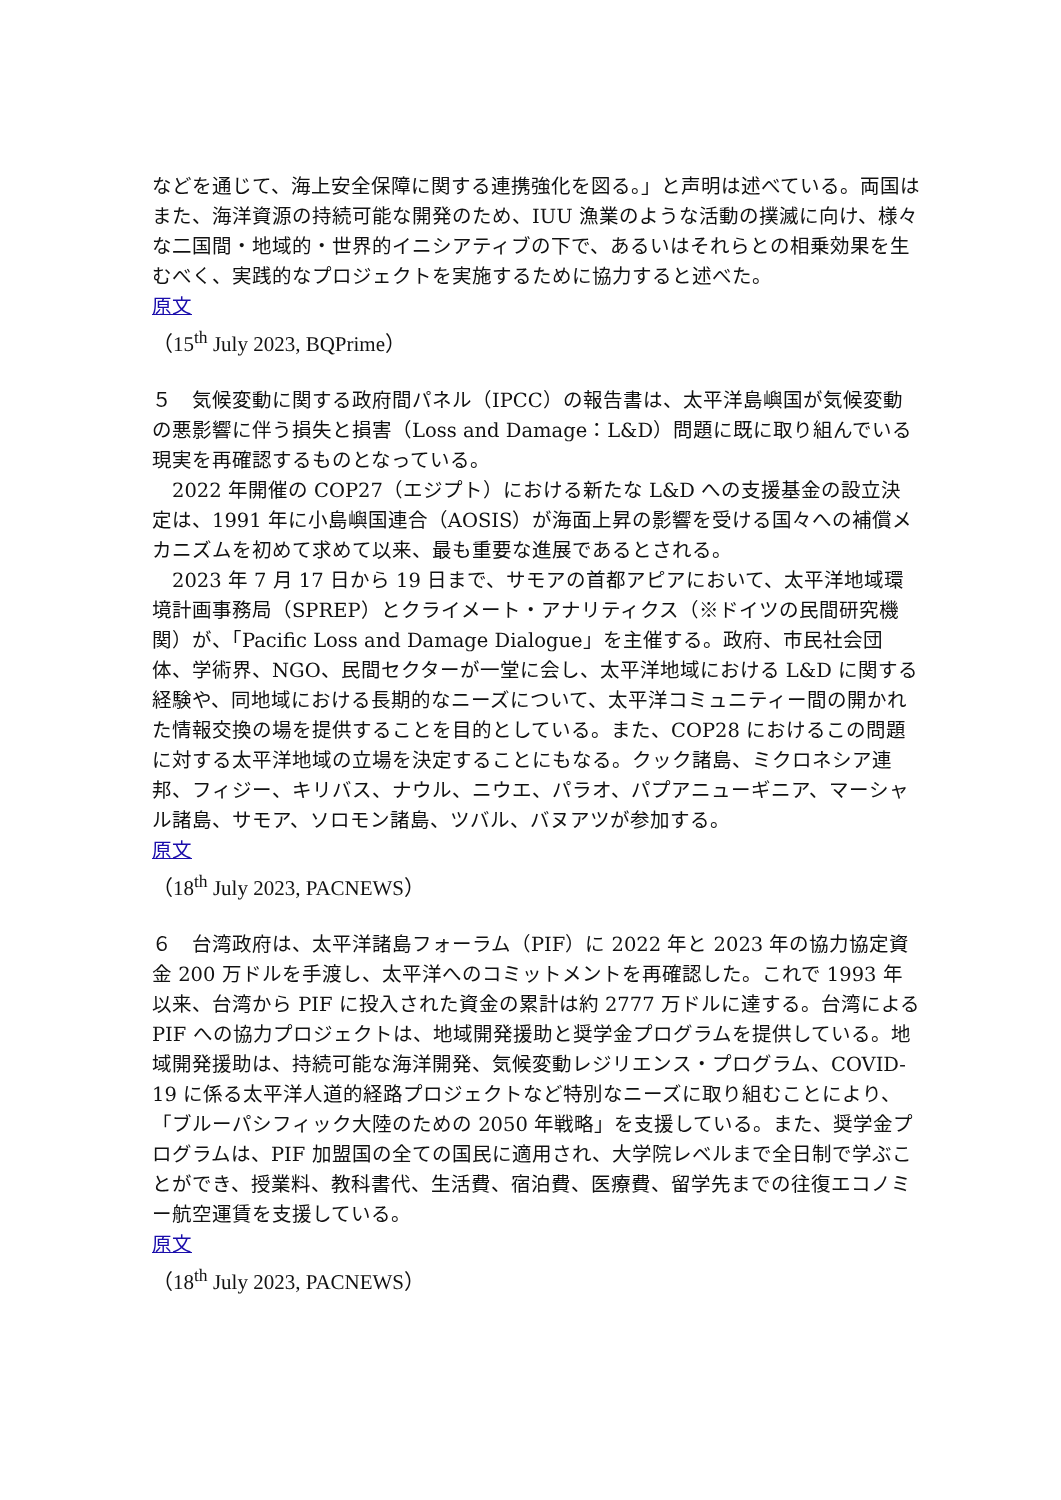などを通じて、海上安全保障に関する連携強化を図る。」と声明は述べている。両国はまた、海洋資源の持続可能な開発のため、IUU 漁業のような活動の撲滅に向け、様々な二国間・地域的・世界的イニシアティブの下で、あるいはそれらとの相乗効果を生むべく、実践的なプロジェクトを実施するために協力すると述べた。
原文
（15<sup>th</sup> July 2023, BQPrime）
５　気候変動に関する政府間パネル（IPCC）の報告書は、太平洋島嶼国が気候変動の悪影響に伴う損失と損害（Loss and Damage：L&D）問題に既に取り組んでいる現実を再確認するものとなっている。
　2022 年開催の COP27（エジプト）における新たな L&D への支援基金の設立決定は、1991 年に小島嶼国連合（AOSIS）が海面上昇の影響を受ける国々への補償メカニズムを初めて求めて以来、最も重要な進展であるとされる。
　2023 年 7 月 17 日から 19 日まで、サモアの首都アピアにおいて、太平洋地域環境計画事務局（SPREP）とクライメート・アナリティクス（※ドイツの民間研究機関）が、「Pacific Loss and Damage Dialogue」を主催する。政府、市民社会団体、学術界、NGO、民間セクターが一堂に会し、太平洋地域における L&D に関する経験や、同地域における長期的なニーズについて、太平洋コミュニティー間の開かれた情報交換の場を提供することを目的としている。また、COP28 におけるこの問題に対する太平洋地域の立場を決定することにもなる。クック諸島、ミクロネシア連邦、フィジー、キリバス、ナウル、ニウエ、パラオ、パプアニューギニア、マーシャル諸島、サモア、ソロモン諸島、ツバル、バヌアツが参加する。
原文
（18<sup>th</sup> July 2023, PACNEWS）
６　台湾政府は、太平洋諸島フォーラム（PIF）に 2022 年と 2023 年の協力協定資金 200 万ドルを手渡し、太平洋へのコミットメントを再確認した。これで 1993 年以来、台湾から PIF に投入された資金の累計は約 2777 万ドルに達する。台湾による PIF への協力プロジェクトは、地域開発援助と奨学金プログラムを提供している。地域開発援助は、持続可能な海洋開発、気候変動レジリエンス・プログラム、COVID-19 に係る太平洋人道的経路プロジェクトなど特別なニーズに取り組むことにより、「ブルーパシフィック大陸のための 2050 年戦略」を支援している。また、奨学金プログラムは、PIF 加盟国の全ての国民に適用され、大学院レベルまで全日制で学ぶことができ、授業料、教科書代、生活費、宿泊費、医療費、留学先までの往復エコノミー航空運賃を支援している。
原文
（18<sup>th</sup> July 2023, PACNEWS）